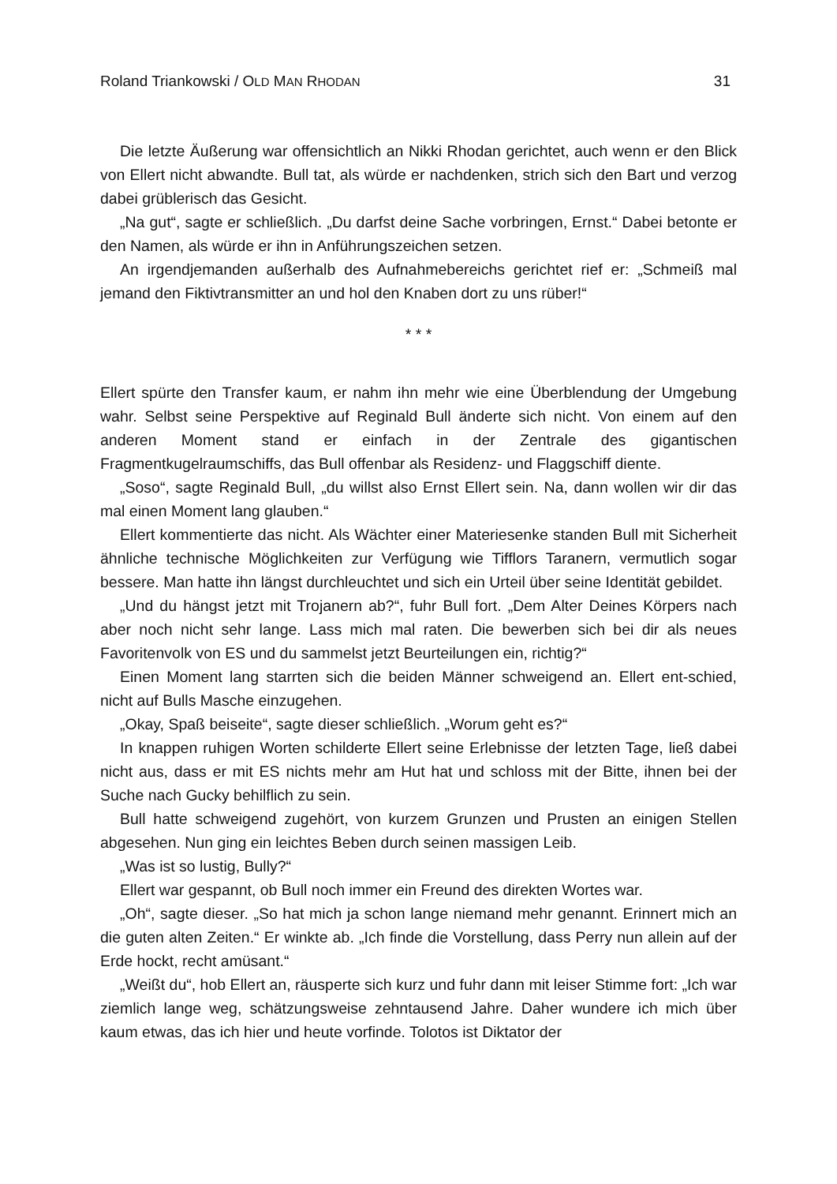Roland Triankowski / OLD MAN RHODAN 31
Die letzte Äußerung war offensichtlich an Nikki Rhodan gerichtet, auch wenn er den Blick von Ellert nicht abwandte. Bull tat, als würde er nachdenken, strich sich den Bart und verzog dabei grüblerisch das Gesicht.
„Na gut“, sagte er schließlich. „Du darfst deine Sache vorbringen, Ernst.“ Dabei betonte er den Namen, als würde er ihn in Anführungszeichen setzen.
An irgendjemanden außerhalb des Aufnahmebereichs gerichtet rief er: „Schmeiß mal jemand den Fiktivtransmitter an und hol den Knaben dort zu uns rüber!“
* * *
Ellert spürte den Transfer kaum, er nahm ihn mehr wie eine Überblendung der Umgebung wahr. Selbst seine Perspektive auf Reginald Bull änderte sich nicht. Von einem auf den anderen Moment stand er einfach in der Zentrale des gigantischen Fragmentkugelraumschiffs, das Bull offenbar als Residenz- und Flaggschiff diente.
„Soso“, sagte Reginald Bull, „du willst also Ernst Ellert sein. Na, dann wollen wir dir das mal einen Moment lang glauben.“
Ellert kommentierte das nicht. Als Wächter einer Materiesenke standen Bull mit Sicherheit ähnliche technische Möglichkeiten zur Verfügung wie Tifflors Taranern, vermutlich sogar bessere. Man hatte ihn längst durchleuchtet und sich ein Urteil über seine Identität gebildet.
„Und du hängst jetzt mit Trojanern ab?“, fuhr Bull fort. „Dem Alter Deines Körpers nach aber noch nicht sehr lange. Lass mich mal raten. Die bewerben sich bei dir als neues Favoritenvolk von ES und du sammelst jetzt Beurteilungen ein, richtig?“
Einen Moment lang starrten sich die beiden Männer schweigend an. Ellert ent-schied, nicht auf Bulls Masche einzugehen.
„Okay, Spaß beiseite“, sagte dieser schließlich. „Worum geht es?“
In knappen ruhigen Worten schilderte Ellert seine Erlebnisse der letzten Tage, ließ dabei nicht aus, dass er mit ES nichts mehr am Hut hat und schloss mit der Bitte, ihnen bei der Suche nach Gucky behilflich zu sein.
Bull hatte schweigend zugehört, von kurzem Grunzen und Prusten an einigen Stellen abgesehen. Nun ging ein leichtes Beben durch seinen massigen Leib.
„Was ist so lustig, Bully?“
Ellert war gespannt, ob Bull noch immer ein Freund des direkten Wortes war.
„Oh“, sagte dieser. „So hat mich ja schon lange niemand mehr genannt. Erinnert mich an die guten alten Zeiten.“ Er winkte ab. „Ich finde die Vorstellung, dass Perry nun allein auf der Erde hockt, recht amüsant.“
„Weißt du“, hob Ellert an, räusperte sich kurz und fuhr dann mit leiser Stimme fort: „Ich war ziemlich lange weg, schätzungsweise zehntausend Jahre. Daher wundere ich mich über kaum etwas, das ich hier und heute vorfinde. Tolotos ist Diktator der